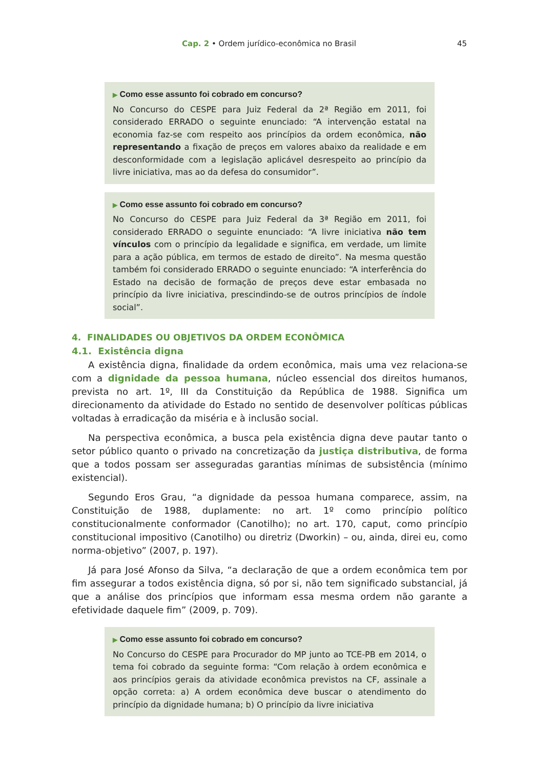Cap. 2 • Ordem jurídico-econômica no Brasil 45
▶ Como esse assunto foi cobrado em concurso?
No Concurso do CESPE para Juiz Federal da 2ª Região em 2011, foi considerado ERRADO o seguinte enunciado: “A intervenção estatal na economia faz-se com respeito aos princípios da ordem econômica, não representando a fixação de preços em valores abaixo da realidade e em desconformidade com a legislação aplicável desrespeito ao princípio da livre iniciativa, mas ao da defesa do consumidor”.
▶ Como esse assunto foi cobrado em concurso?
No Concurso do CESPE para Juiz Federal da 3ª Região em 2011, foi considerado ERRADO o seguinte enunciado: “A livre iniciativa não tem vínculos com o princípio da legalidade e significa, em verdade, um limite para a ação pública, em termos de estado de direito”. Na mesma questão também foi considerado ERRADO o seguinte enunciado: “A interferência do Estado na decisão de formação de preços deve estar embasada no princípio da livre iniciativa, prescindindo-se de outros princípios de índole social”.
4. FINALIDADES OU OBJETIVOS DA ORDEM ECONÔMICA
4.1. Existência digna
A existência digna, finalidade da ordem econômica, mais uma vez relaciona-se com a dignidade da pessoa humana, núcleo essencial dos direitos humanos, prevista no art. 1º, III da Constituição da República de 1988. Significa um direcionamento da atividade do Estado no sentido de desenvolver políticas públicas voltadas à erradicação da miséria e à inclusão social.
Na perspectiva econômica, a busca pela existência digna deve pautar tanto o setor público quanto o privado na concretização da justiça distributiva, de forma que a todos possam ser asseguradas garantias mínimas de subsistência (mínimo existencial).
Segundo Eros Grau, “a dignidade da pessoa humana comparece, assim, na Constituição de 1988, duplamente: no art. 1º como princípio político constitucionalmente conformador (Canotilho); no art. 170, caput, como princípio constitucional impositivo (Canotilho) ou diretriz (Dworkin) – ou, ainda, direi eu, como norma-objetivo” (2007, p. 197).
Já para José Afonso da Silva, “a declaração de que a ordem econômica tem por fim assegurar a todos existência digna, só por si, não tem significado substancial, já que a análise dos princípios que informam essa mesma ordem não garante a efetividade daquele fim” (2009, p. 709).
▶ Como esse assunto foi cobrado em concurso?
No Concurso do CESPE para Procurador do MP junto ao TCE-PB em 2014, o tema foi cobrado da seguinte forma: “Com relação à ordem econômica e aos princípios gerais da atividade econômica previstos na CF, assinale a opção correta: a) A ordem econômica deve buscar o atendimento do princípio da dignidade humana; b) O princípio da livre iniciativa